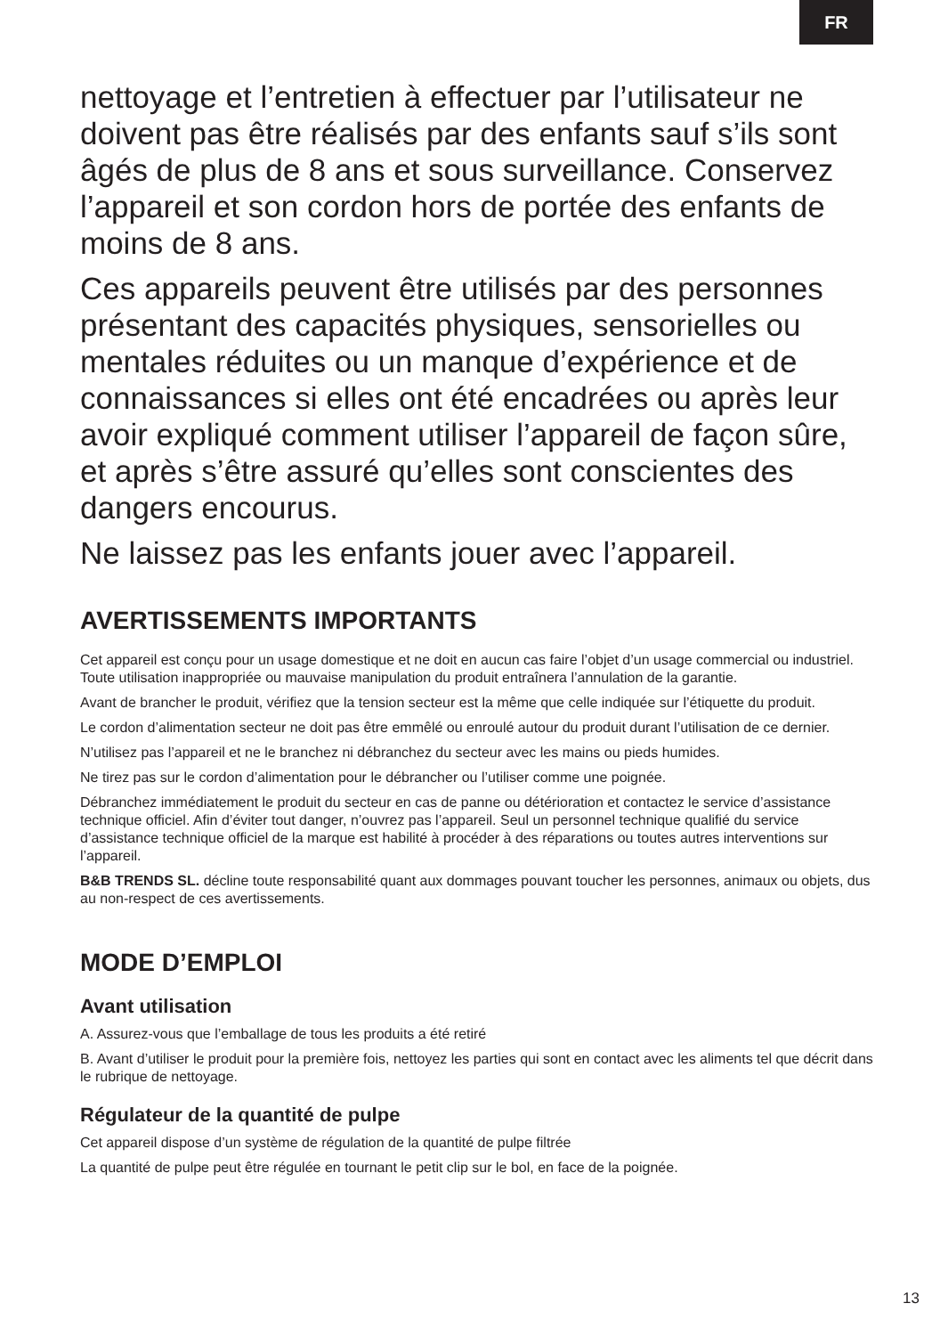FR
nettoyage et l’entretien à effectuer par l’utilisateur ne doivent pas être réalisés par des enfants sauf s’ils sont âgés de plus de 8 ans et sous surveillance. Conservez l’appareil et son cordon hors de portée des enfants de moins de 8 ans.
Ces appareils peuvent être utilisés par des personnes présentant des capacités physiques, sensorielles ou mentales réduites ou un manque d’expérience et de connaissances si elles ont été encadrées ou après leur avoir expliqué comment utiliser l’appareil de façon sûre, et après s’être assuré qu’elles sont conscientes des dangers encourus.
Ne laissez pas les enfants jouer avec l’appareil.
AVERTISSEMENTS IMPORTANTS
Cet appareil est conçu pour un usage domestique et ne doit en aucun cas faire l’objet d’un usage commercial ou industriel. Toute utilisation inappropriée ou mauvaise manipulation du produit entraînera l’annulation de la garantie.
Avant de brancher le produit, vérifiez que la tension secteur est la même que celle indiquée sur l’étiquette du produit.
Le cordon d’alimentation secteur ne doit pas être emmêlé ou enroulé autour du produit durant l’utilisation de ce dernier.
N’utilisez pas l’appareil et ne le branchez ni débranchez du secteur avec les mains ou pieds humides.
Ne tirez pas sur le cordon d’alimentation pour le débrancher ou l’utiliser comme une poignée.
Débranchez immédiatement le produit du secteur en cas de panne ou détérioration et contactez le service d’assistance technique officiel. Afin d’éviter tout danger, n’ouvrez pas l’appareil. Seul un personnel technique qualifié du service d’assistance technique officiel de la marque est habilité à procéder à des réparations ou toutes autres interventions sur l’appareil.
B&B TRENDS SL. décline toute responsabilité quant aux dommages pouvant toucher les personnes, animaux ou objets, dus au non-respect de ces avertissements.
MODE D’EMPLOI
Avant utilisation
A. Assurez-vous que l’emballage de tous les produits a été retiré
B. Avant d’utiliser le produit pour la première fois, nettoyez les parties qui sont en contact avec les aliments tel que décrit dans le rubrique de nettoyage.
Régulateur de la quantité de pulpe
Cet appareil dispose d’un système de régulation de la quantité de pulpe filtrée
La quantité de pulpe peut être régulée en tournant le petit clip sur le bol, en face de la poignée.
13